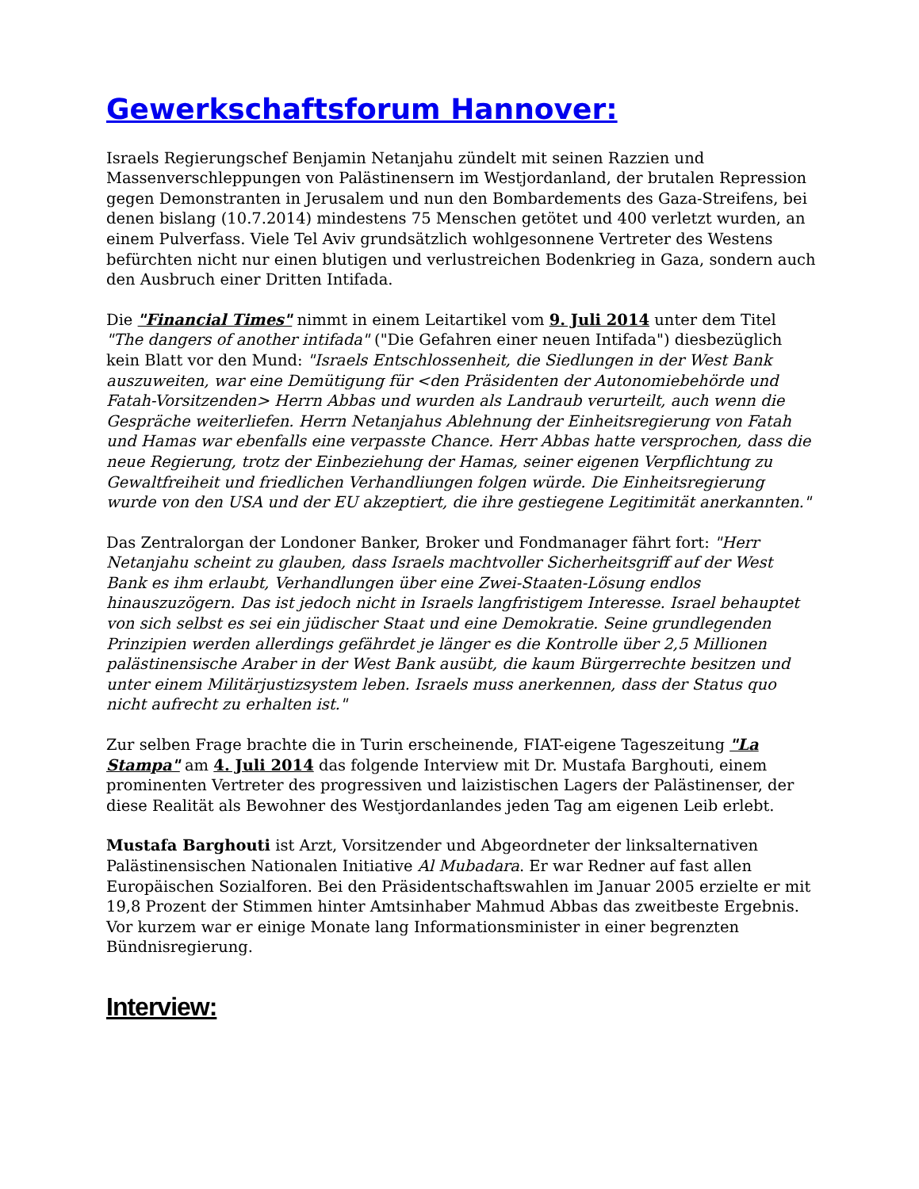Gewerkschaftsforum Hannover:
Israels Regierungschef Benjamin Netanjahu zündelt mit seinen Razzien und Massenverschleppungen von Palästinensern im Westjordanland, der brutalen Repression gegen Demonstranten in Jerusalem und nun den Bombardements des Gaza-Streifens, bei denen bislang (10.7.2014) mindestens 75 Menschen getötet und 400 verletzt wurden, an einem Pulverfass. Viele Tel Aviv grundsätzlich wohlgesonnene Vertreter des Westens befürchten nicht nur einen blutigen und verlustreichen Bodenkrieg in Gaza, sondern auch den Ausbruch einer Dritten Intifada.
Die "Financial Times" nimmt in einem Leitartikel vom 9. Juli 2014 unter dem Titel "The dangers of another intifada" ("Die Gefahren einer neuen Intifada") diesbezüglich kein Blatt vor den Mund: "Israels Entschlossenheit, die Siedlungen in der West Bank auszuweiten, war eine Demütigung für <den Präsidenten der Autonomiebehörde und Fatah-Vorsitzenden> Herrn Abbas und wurden als Landraub verurteilt, auch wenn die Gespräche weiterliefen. Herrn Netanjahus Ablehnung der Einheitsregierung von Fatah und Hamas war ebenfalls eine verpasste Chance. Herr Abbas hatte versprochen, dass die neue Regierung, trotz der Einbeziehung der Hamas, seiner eigenen Verpflichtung zu Gewaltfreiheit und friedlichen Verhandliungen folgen würde. Die Einheitsregierung wurde von den USA und der EU akzeptiert, die ihre gestiegene Legitimität anerkannten."
Das Zentralorgan der Londoner Banker, Broker und Fondmanager fährt fort: "Herr Netanjahu scheint zu glauben, dass Israels machtvoller Sicherheitsgriff auf der West Bank es ihm erlaubt, Verhandlungen über eine Zwei-Staaten-Lösung endlos hinauszuzögern. Das ist jedoch nicht in Israels langfristigem Interesse. Israel behauptet von sich selbst es sei ein jüdischer Staat und eine Demokratie. Seine grundlegenden Prinzipien werden allerdings gefährdet je länger es die Kontrolle über 2,5 Millionen palästinensische Araber in der West Bank ausübt, die kaum Bürgerrechte besitzen und unter einem Militärjustizsystem leben. Israels muss anerkennen, dass der Status quo nicht aufrecht zu erhalten ist."
Zur selben Frage brachte die in Turin erscheinende, FIAT-eigene Tageszeitung "La Stampa" am 4. Juli 2014 das folgende Interview mit Dr. Mustafa Barghouti, einem prominenten Vertreter des progressiven und laizistischen Lagers der Palästinenser, der diese Realität als Bewohner des Westjordanlandes jeden Tag am eigenen Leib erlebt.
Mustafa Barghouti ist Arzt, Vorsitzender und Abgeordneter der linksalternativen Palästinensischen Nationalen Initiative Al Mubadara. Er war Redner auf fast allen Europäischen Sozialforen. Bei den Präsidentschaftswahlen im Januar 2005 erzielte er mit 19,8 Prozent der Stimmen hinter Amtsinhaber Mahmud Abbas das zweitbeste Ergebnis. Vor kurzem war er einige Monate lang Informationsminister in einer begrenzten Bündnisregierung.
Interview: